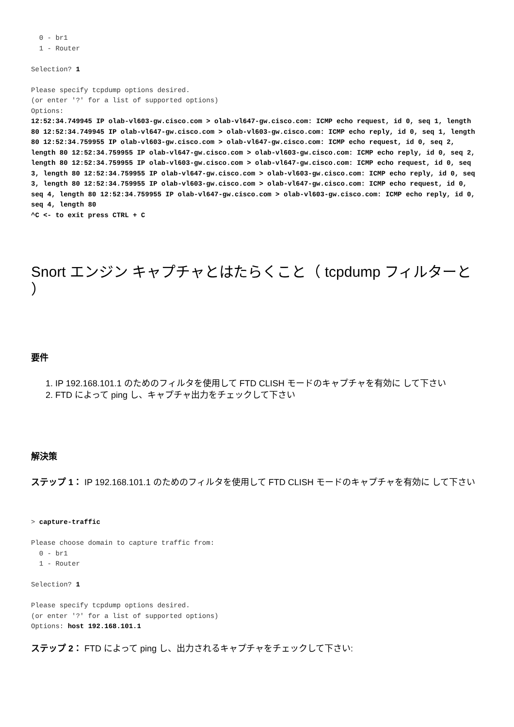0 - br1
  1 - Router

Selection? 1

Please specify tcpdump options desired.
(or enter '?' for a list of supported options)
Options:
12:52:34.749945 IP olab-vl603-gw.cisco.com > olab-vl647-gw.cisco.com: ICMP echo request, id 0, seq 1, length 80 12:52:34.749945 IP olab-vl647-gw.cisco.com > olab-vl603-gw.cisco.com: ICMP echo reply, id 0, seq 1, length 80 12:52:34.759955 IP olab-vl603-gw.cisco.com > olab-vl647-gw.cisco.com: ICMP echo request, id 0, seq 2, length 80 12:52:34.759955 IP olab-vl647-gw.cisco.com > olab-vl603-gw.cisco.com: ICMP echo reply, id 0, seq 2, length 80 12:52:34.759955 IP olab-vl603-gw.cisco.com > olab-vl647-gw.cisco.com: ICMP echo request, id 0, seq 3, length 80 12:52:34.759955 IP olab-vl647-gw.cisco.com > olab-vl603-gw.cisco.com: ICMP echo reply, id 0, seq 3, length 80 12:52:34.759955 IP olab-vl603-gw.cisco.com > olab-vl647-gw.cisco.com: ICMP echo request, id 0, seq 4, length 80 12:52:34.759955 IP olab-vl647-gw.cisco.com > olab-vl603-gw.cisco.com: ICMP echo reply, id 0, seq 4, length 80
^C <- to exit press CTRL + C
Snort エンジン キャプチャとはたらくこと（ tcpdump フィルターと ）
要件
1. IP 192.168.101.1 のためのフィルタを使用して FTD CLISH モードのキャプチャを有効に して下さい
2. FTD によって ping し、キャプチャ出力をチェックして下さい
解決策
ステップ 1： IP 192.168.101.1 のためのフィルタを使用して FTD CLISH モードのキャプチャを有効に して下さい
> capture-traffic

Please choose domain to capture traffic from:
  0 - br1
  1 - Router

Selection? 1

Please specify tcpdump options desired.
(or enter '?' for a list of supported options)
Options: host 192.168.101.1
ステップ 2： FTD によって ping し、出力されるキャプチャをチェックして下さい: